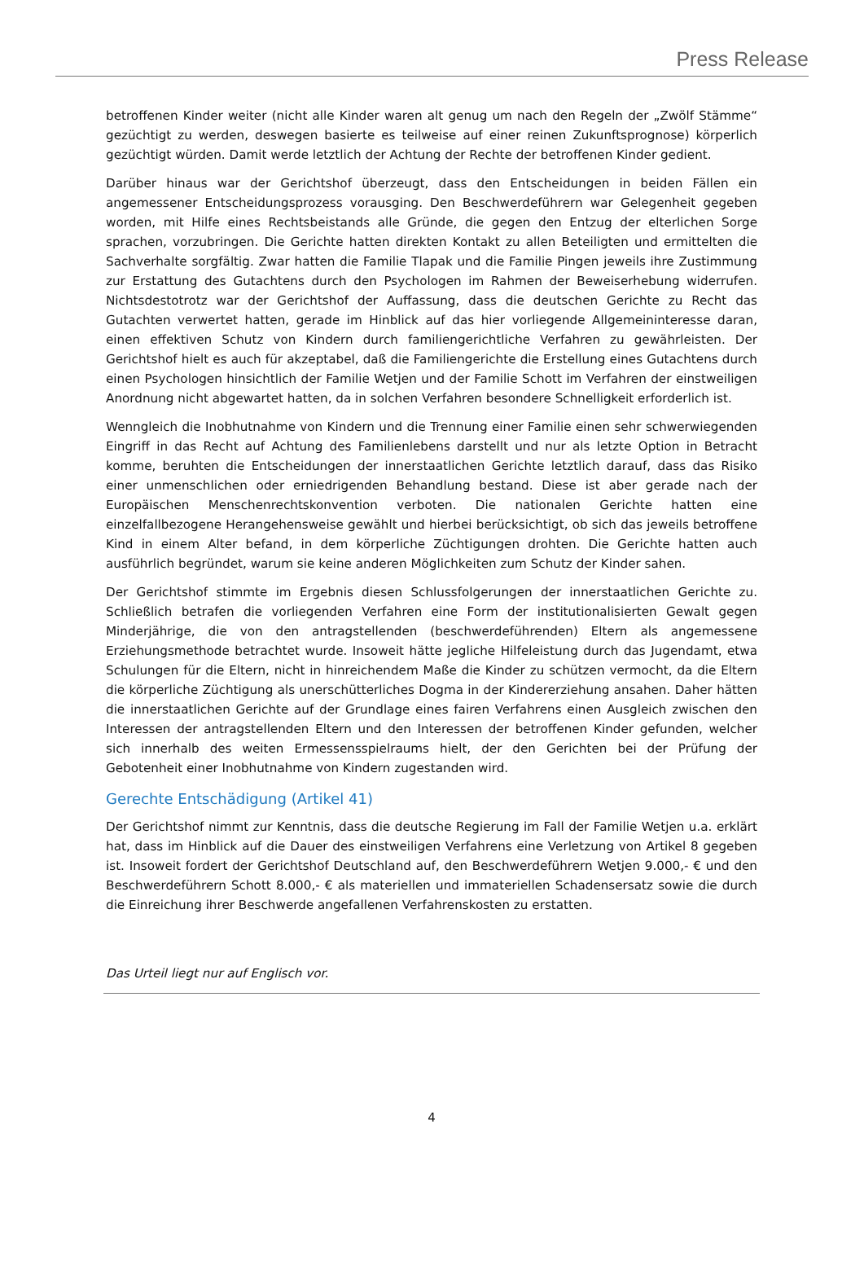Press Release
betroffenen Kinder weiter (nicht alle Kinder waren alt genug um nach den Regeln der „Zwölf Stämme“ gezüchtigt zu werden, deswegen basierte es teilweise auf einer reinen Zukunftsprognose) körperlich gezüchtigt würden. Damit werde letztlich der Achtung der Rechte der betroffenen Kinder gedient.
Darüber hinaus war der Gerichtshof überzeugt, dass den Entscheidungen in beiden Fällen ein angemessener Entscheidungsprozess vorausging. Den Beschwerdeführern war Gelegenheit gegeben worden, mit Hilfe eines Rechtsbeistands alle Gründe, die gegen den Entzug der elterlichen Sorge sprachen, vorzubringen. Die Gerichte hatten direkten Kontakt zu allen Beteiligten und ermittelten die Sachverhalte sorgfältig. Zwar hatten die Familie Tlapak und die Familie Pingen jeweils ihre Zustimmung zur Erstattung des Gutachtens durch den Psychologen im Rahmen der Beweiserhebung widerrufen. Nichtsdestotrotz war der Gerichtshof der Auffassung, dass die deutschen Gerichte zu Recht das Gutachten verwertet hatten, gerade im Hinblick auf das hier vorliegende Allgemeininteresse daran, einen effektiven Schutz von Kindern durch familiengerichtliche Verfahren zu gewährleisten. Der Gerichtshof hielt es auch für akzeptabel, daß die Familiengerichte die Erstellung eines Gutachtens durch einen Psychologen hinsichtlich der Familie Wetjen und der Familie Schott im Verfahren der einstweiligen Anordnung nicht abgewartet hatten, da in solchen Verfahren besondere Schnelligkeit erforderlich ist.
Wenngleich die Inobhutnahme von Kindern und die Trennung einer Familie einen sehr schwerwiegenden Eingriff in das Recht auf Achtung des Familienlebens darstellt und nur als letzte Option in Betracht komme, beruhten die Entscheidungen der innerstaatlichen Gerichte letztlich darauf, dass das Risiko einer unmenschlichen oder erniedrigenden Behandlung bestand. Diese ist aber gerade nach der Europäischen Menschenrechtskonvention verboten. Die nationalen Gerichte hatten eine einzelfallbezogene Herangehensweise gewählt und hierbei berücksichtigt, ob sich das jeweils betroffene Kind in einem Alter befand, in dem körperliche Züchtigungen drohten. Die Gerichte hatten auch ausführlich begründet, warum sie keine anderen Möglichkeiten zum Schutz der Kinder sahen.
Der Gerichtshof stimmte im Ergebnis diesen Schlussfolgerungen der innerstaatlichen Gerichte zu. Schließlich betrafen die vorliegenden Verfahren eine Form der institutionalisierten Gewalt gegen Minderjährige, die von den antragstellenden (beschwerdeführenden) Eltern als angemessene Erziehungsmethode betrachtet wurde. Insoweit hätte jegliche Hilfeleistung durch das Jugendamt, etwa Schulungen für die Eltern, nicht in hinreichendem Maße die Kinder zu schützen vermocht, da die Eltern die körperliche Züchtigung als unerschütterliches Dogma in der Kindererziehung ansahen. Daher hätten die innerstaatlichen Gerichte auf der Grundlage eines fairen Verfahrens einen Ausgleich zwischen den Interessen der antragstellenden Eltern und den Interessen der betroffenen Kinder gefunden, welcher sich innerhalb des weiten Ermessensspielraums hielt, der den Gerichten bei der Prüfung der Gebotenheit einer Inobhutnahme von Kindern zugestanden wird.
Gerechte Entschädigung (Artikel 41)
Der Gerichtshof nimmt zur Kenntnis, dass die deutsche Regierung im Fall der Familie Wetjen u.a. erklärt hat, dass im Hinblick auf die Dauer des einstweiligen Verfahrens eine Verletzung von Artikel 8 gegeben ist. Insoweit fordert der Gerichtshof Deutschland auf, den Beschwerdeführern Wetjen 9.000,- € und den Beschwerdeführern Schott 8.000,- € als materiellen und immateriellen Schadensersatz sowie die durch die Einreichung ihrer Beschwerde angefallenen Verfahrenskosten zu erstatten.
Das Urteil liegt nur auf Englisch vor.
4